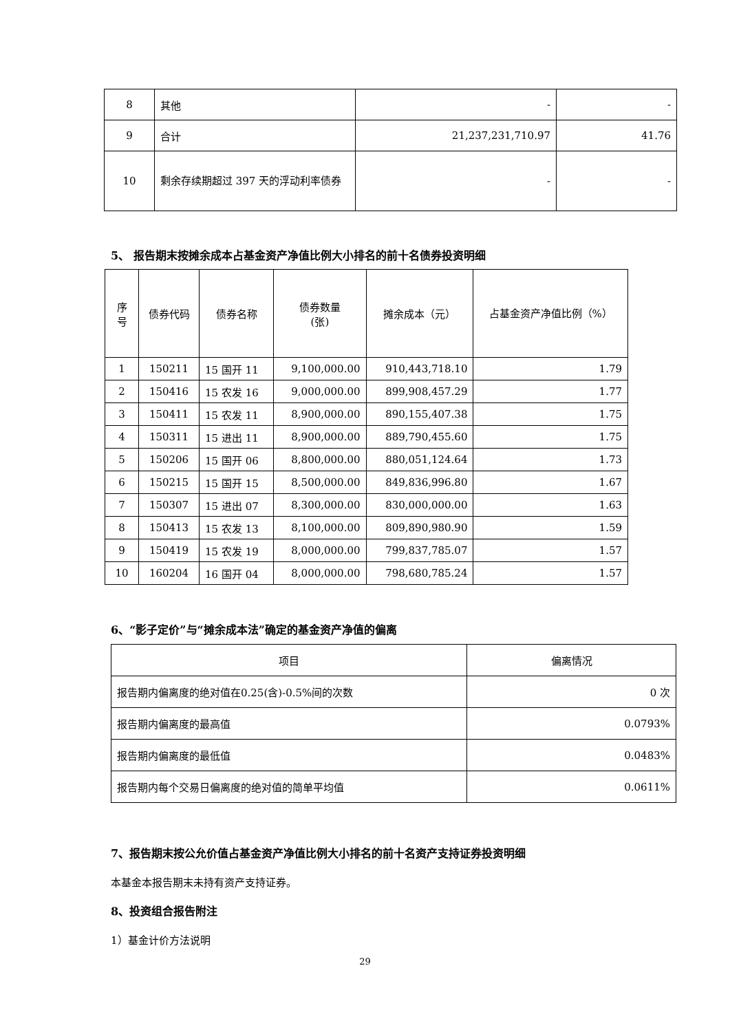| 8 | 其他 | - | - |
| 9 | 合计 | 21,237,231,710.97 | 41.76 |
| 10 | 剩余存续期超过 397 天的浮动利率债券 | - | - |
5、 报告期末按摊余成本占基金资产净值比例大小排名的前十名债券投资明细
| 序 号 | 债券代码 | 债券名称 | 债券数量 (张) | 摊余成本（元） | 占基金资产净值比例（%） |
| --- | --- | --- | --- | --- | --- |
| 1 | 150211 | 15 国开 11 | 9,100,000.00 | 910,443,718.10 | 1.79 |
| 2 | 150416 | 15 农发 16 | 9,000,000.00 | 899,908,457.29 | 1.77 |
| 3 | 150411 | 15 农发 11 | 8,900,000.00 | 890,155,407.38 | 1.75 |
| 4 | 150311 | 15 进出 11 | 8,900,000.00 | 889,790,455.60 | 1.75 |
| 5 | 150206 | 15 国开 06 | 8,800,000.00 | 880,051,124.64 | 1.73 |
| 6 | 150215 | 15 国开 15 | 8,500,000.00 | 849,836,996.80 | 1.67 |
| 7 | 150307 | 15 进出 07 | 8,300,000.00 | 830,000,000.00 | 1.63 |
| 8 | 150413 | 15 农发 13 | 8,100,000.00 | 809,890,980.90 | 1.59 |
| 9 | 150419 | 15 农发 19 | 8,000,000.00 | 799,837,785.07 | 1.57 |
| 10 | 160204 | 16 国开 04 | 8,000,000.00 | 798,680,785.24 | 1.57 |
6、“影子定价”与“摊余成本法”确定的基金资产净值的偏离
| 项目 | 偏离情况 |
| --- | --- |
| 报告期内偏离度的绝对值在0.25(含)-0.5%间的次数 | 0 次 |
| 报告期内偏离度的最高值 | 0.0793% |
| 报告期内偏离度的最低值 | 0.0483% |
| 报告期内每个交易日偏离度的绝对值的简单平均值 | 0.0611% |
7、报告期末按公允价值占基金资产净值比例大小排名的前十名资产支持证券投资明细
本基金本报告期末未持有资产支持证券。
8、投资组合报告附注
1）基金计价方法说明
29